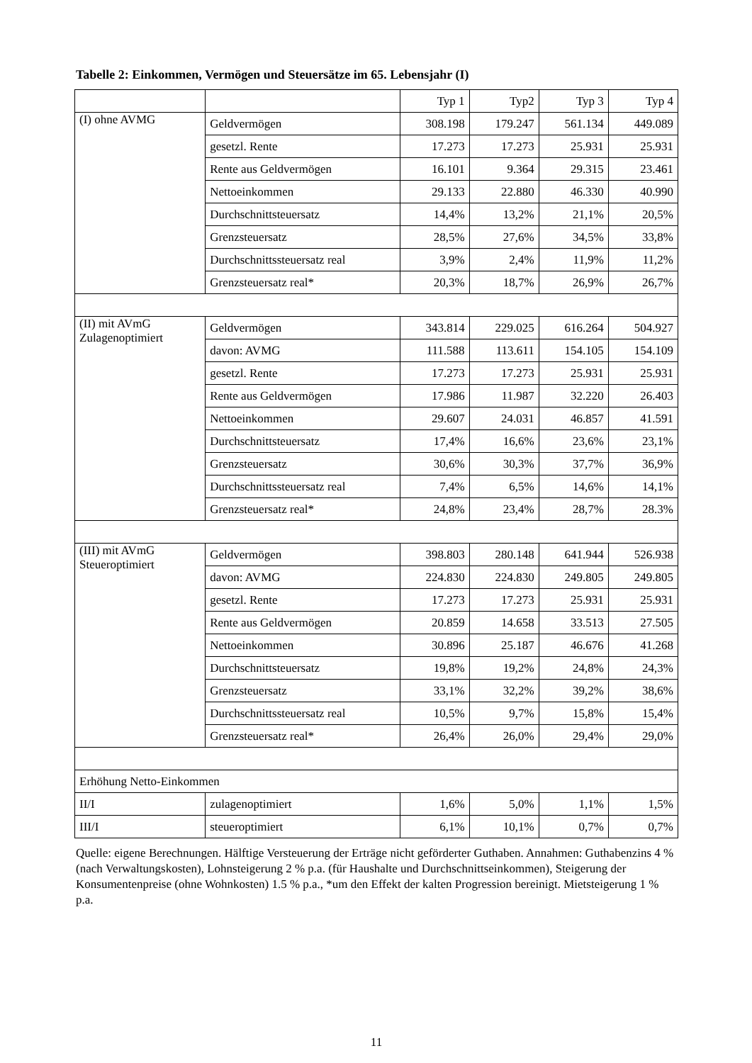Tabelle 2: Einkommen, Vermögen und Steuersätze im 65. Lebensjahr (I)
| | | Typ 1 | Typ2 | Typ 3 | Typ 4 |
| --- | --- | --- | --- | --- | --- |
| (I) ohne AVMG | Geldvermögen | 308.198 | 179.247 | 561.134 | 449.089 |
| | gesetzl. Rente | 17.273 | 17.273 | 25.931 | 25.931 |
| | Rente aus Geldvermögen | 16.101 | 9.364 | 29.315 | 23.461 |
| | Nettoeinkommen | 29.133 | 22.880 | 46.330 | 40.990 |
| | Durchschnittsteuersatz | 14,4% | 13,2% | 21,1% | 20,5% |
| | Grenzsteuersatz | 28,5% | 27,6% | 34,5% | 33,8% |
| | Durchschnittssteuersatz real | 3,9% | 2,4% | 11,9% | 11,2% |
| | Grenzsteuersatz real* | 20,3% | 18,7% | 26,9% | 26,7% |
| (II) mit AVmG Zulagenoptimiert | Geldvermögen | 343.814 | 229.025 | 616.264 | 504.927 |
| | davon: AVMG | 111.588 | 113.611 | 154.105 | 154.109 |
| | gesetzl. Rente | 17.273 | 17.273 | 25.931 | 25.931 |
| | Rente aus Geldvermögen | 17.986 | 11.987 | 32.220 | 26.403 |
| | Nettoeinkommen | 29.607 | 24.031 | 46.857 | 41.591 |
| | Durchschnittsteuersatz | 17,4% | 16,6% | 23,6% | 23,1% |
| | Grenzsteuersatz | 30,6% | 30,3% | 37,7% | 36,9% |
| | Durchschnittssteuersatz real | 7,4% | 6,5% | 14,6% | 14,1% |
| | Grenzsteuersatz real* | 24,8% | 23,4% | 28,7% | 28.3% |
| (III) mit AVmG Steueroptimiert | Geldvermögen | 398.803 | 280.148 | 641.944 | 526.938 |
| | davon: AVMG | 224.830 | 224.830 | 249.805 | 249.805 |
| | gesetzl. Rente | 17.273 | 17.273 | 25.931 | 25.931 |
| | Rente aus Geldvermögen | 20.859 | 14.658 | 33.513 | 27.505 |
| | Nettoeinkommen | 30.896 | 25.187 | 46.676 | 41.268 |
| | Durchschnittsteuersatz | 19,8% | 19,2% | 24,8% | 24,3% |
| | Grenzsteuersatz | 33,1% | 32,2% | 39,2% | 38,6% |
| | Durchschnittssteuersatz real | 10,5% | 9,7% | 15,8% | 15,4% |
| | Grenzsteuersatz real* | 26,4% | 26,0% | 29,4% | 29,0% |
| Erhöhung Netto-Einkommen | | | | | |
| II/I | zulagenoptimiert | 1,6% | 5,0% | 1,1% | 1,5% |
| III/I | steueroptimiert | 6,1% | 10,1% | 0,7% | 0,7% |
Quelle: eigene Berechnungen. Hälftige Versteuerung der Erträge nicht geförderter Guthaben. Annahmen: Guthabenzins 4 % (nach Verwaltungskosten), Lohnsteigerung 2 % p.a. (für Haushalte und Durchschnittseinkommen), Steigerung der Konsumentenpreise (ohne Wohnkosten) 1.5 % p.a., *um den Effekt der kalten Progression bereinigt. Mietsteigerung 1 % p.a.
11